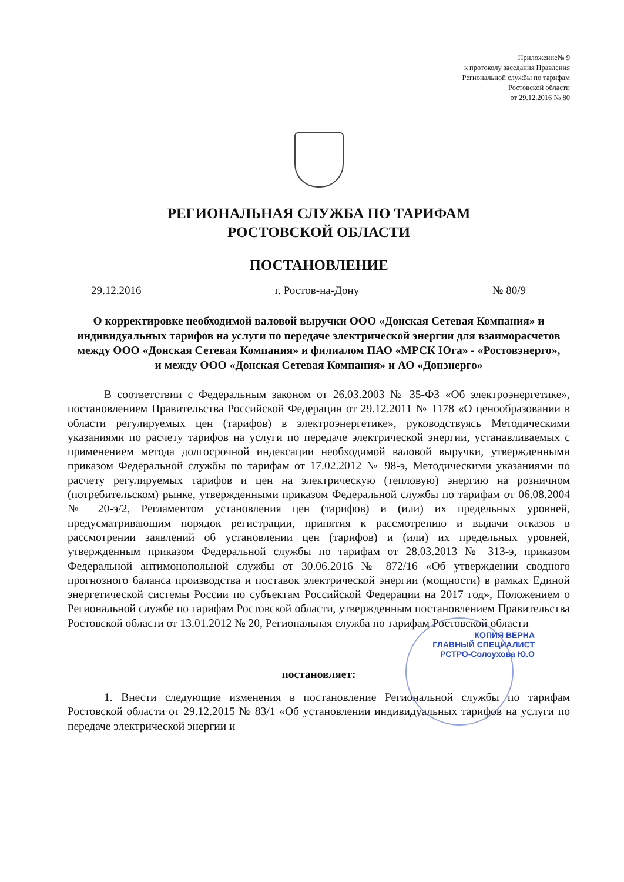Приложение№ 9
к протоколу заседания Правления
Региональной службы по тарифам
Ростовской области
от 29.12.2016 № 80
РЕГИОНАЛЬНАЯ СЛУЖБА ПО ТАРИФАМ
РОСТОВСКОЙ ОБЛАСТИ
ПОСТАНОВЛЕНИЕ
29.12.2016 г. Ростов-на-Дону № 80/9
О корректировке необходимой валовой выручки ООО «Донская Сетевая Компания» и индивидуальных тарифов на услуги по передаче электрической энергии для взаиморасчетов между ООО «Донская Сетевая Компания» и филиалом ПАО «МРСК Юга» - «Ростовэнерго»,
и между ООО «Донская Сетевая Компания» и АО «Донэнерго»
В соответствии с Федеральным законом от 26.03.2003 № 35-ФЗ «Об электроэнергетике», постановлением Правительства Российской Федерации от 29.12.2011 № 1178 «О ценообразовании в области регулируемых цен (тарифов) в электроэнергетике», руководствуясь Методическими указаниями по расчету тарифов на услуги по передаче электрической энергии, устанавливаемых с применением метода долгосрочной индексации необходимой валовой выручки, утвержденными приказом Федеральной службы по тарифам от 17.02.2012 № 98-э, Методическими указаниями по расчету регулируемых тарифов и цен на электрическую (тепловую) энергию на розничном (потребительском) рынке, утвержденными приказом Федеральной службы по тарифам от 06.08.2004 № 20-э/2, Регламентом установления цен (тарифов) и (или) их предельных уровней, предусматривающим порядок регистрации, принятия к рассмотрению и выдачи отказов в рассмотрении заявлений об установлении цен (тарифов) и (или) их предельных уровней, утвержденным приказом Федеральной службы по тарифам от 28.03.2013 № 313-э, приказом Федеральной антимонопольной службы от 30.06.2016 № 872/16 «Об утверждении сводного прогнозного баланса производства и поставок электрической энергии (мощности) в рамках Единой энергетической системы России по субъектам Российской Федерации на 2017 год», Положением о Региональной службе по тарифам Ростовской области, утвержденным постановлением Правительства Ростовской области от 13.01.2012 № 20, Региональная служба по тарифам Ростовской области
КОПИЯ ВЕРНА
ГЛАВНЫЙ СПЕЦИАЛИСТ
РСТРО-Солоухова Ю.О
постановляет:
1. Внести следующие изменения в постановление Региональной службы по тарифам Ростовской области от 29.12.2015 № 83/1 «Об установлении индивидуальных тарифов на услуги по передаче электрической энергии и